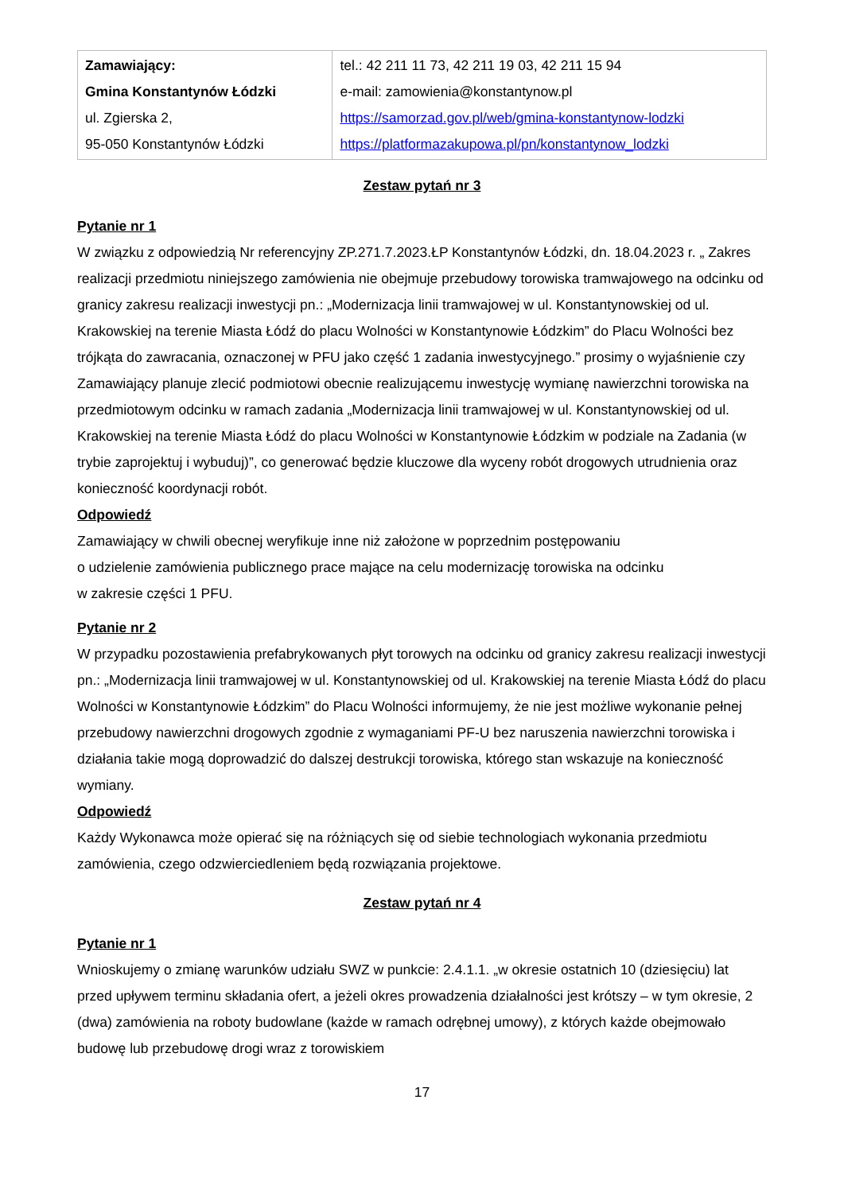| Zamawiający: Gmina Konstantynów Łódzki ul. Zgierska 2, 95-050 Konstantynów Łódzki | tel.: 42 211 11 73, 42 211 19 03, 42 211 15 94 e-mail: zamowienia@konstantynow.pl https://samorzad.gov.pl/web/gmina-konstantynow-lodzki https://platformazakupowa.pl/pn/konstantynow_lodzki |
Zestaw pytań nr 3
Pytanie nr 1
W związku z odpowiedzią Nr referencyjny ZP.271.7.2023.ŁP Konstantynów Łódzki, dn. 18.04.2023 r. „ Zakres realizacji przedmiotu niniejszego zamówienia nie obejmuje przebudowy torowiska tramwajowego na odcinku od granicy zakresu realizacji inwestycji pn.: „Modernizacja linii tramwajowej w ul. Konstantynowskiej od ul. Krakowskiej na terenie Miasta Łódź do placu Wolności w Konstantynowie Łódzkim” do Placu Wolności bez trójkąta do zawracania, oznaczonej w PFU jako część 1 zadania inwestycyjnego.” prosimy o wyjaśnienie czy Zamawiający planuje zlecić podmiotowi obecnie realizującemu inwestycję wymianę nawierzchni torowiska na przedmiotowym odcinku w ramach zadania „Modernizacja linii tramwajowej w ul. Konstantynowskiej od ul. Krakowskiej na terenie Miasta Łódź do placu Wolności w Konstantynowie Łódzkim w podziale na Zadania (w trybie zaprojektuj i wybuduj)”, co generować będzie kluczowe dla wyceny robót drogowych utrudnienia oraz konieczność koordynacji robót.
Odpowiedź
Zamawiający w chwili obecnej weryfikuje inne niż założone w poprzednim postępowaniu
o udzielenie zamówienia publicznego prace mające na celu modernizację torowiska na odcinku
w zakresie części 1 PFU.
Pytanie nr 2
W przypadku pozostawienia prefabrykowanych płyt torowych na odcinku od granicy zakresu realizacji inwestycji pn.: „Modernizacja linii tramwajowej w ul. Konstantynowskiej od ul. Krakowskiej na terenie Miasta Łódź do placu Wolności w Konstantynowie Łódzkim” do Placu Wolności informujemy, że nie jest możliwe wykonanie pełnej przebudowy nawierzchni drogowych zgodnie z wymaganiami PF-U bez naruszenia nawierzchni torowiska i działania takie mogą doprowadzić do dalszej destrukcji torowiska, którego stan wskazuje na konieczność wymiany.
Odpowiedź
Każdy Wykonawca może opierać się na różniących się od siebie technologiach wykonania przedmiotu zamówienia, czego odzwierciedleniem będą rozwiązania projektowe.
Zestaw pytań nr 4
Pytanie nr 1
Wnioskujemy o zmianę warunków udziału SWZ w punkcie: 2.4.1.1. „w okresie ostatnich 10 (dziesięciu) lat przed upływem terminu składania ofert, a jeżeli okres prowadzenia działalności jest krótszy – w tym okresie, 2 (dwa) zamówienia na roboty budowlane (każde w ramach odrębnej umowy), z których każde obejmowało budowę lub przebudowę drogi wraz z torowiskiem
17